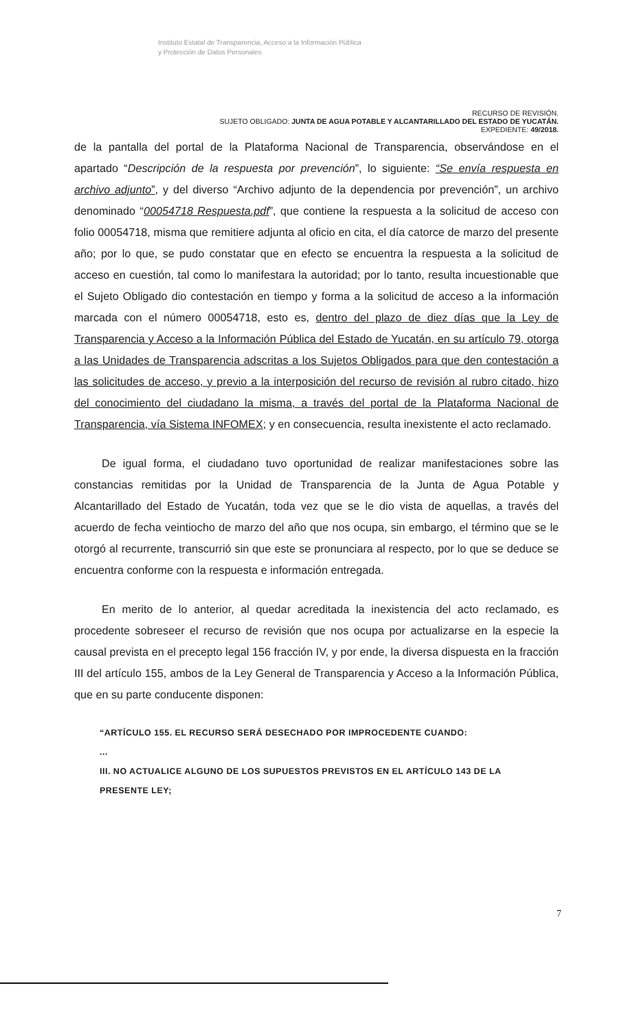Instituto Estatal de Transparencia, Acceso a la Información Pública
y Protección de Datos Personales
RECURSO DE REVISIÓN.
SUJETO OBLIGADO: JUNTA DE AGUA POTABLE Y ALCANTARILLADO DEL ESTADO DE YUCATÁN.
EXPEDIENTE: 49/2018.
de la pantalla del portal de la Plataforma Nacional de Transparencia, observándose en el apartado “Descripción de la respuesta por prevención”, lo siguiente: “Se envía respuesta en archivo adjunto”, y del diverso “Archivo adjunto de la dependencia por prevención”, un archivo denominado “00054718 Respuesta.pdf”, que contiene la respuesta a la solicitud de acceso con folio 00054718, misma que remitiere adjunta al oficio en cita, el día catorce de marzo del presente año; por lo que, se pudo constatar que en efecto se encuentra la respuesta a la solicitud de acceso en cuestión, tal como lo manifestara la autoridad; por lo tanto, resulta incuestionable que el Sujeto Obligado dio contestación en tiempo y forma a la solicitud de acceso a la información marcada con el número 00054718, esto es, dentro del plazo de diez días que la Ley de Transparencia y Acceso a la Información Pública del Estado de Yucatán, en su artículo 79, otorga a las Unidades de Transparencia adscritas a los Sujetos Obligados para que den contestación a las solicitudes de acceso, y previo a la interposición del recurso de revisión al rubro citado, hizo del conocimiento del ciudadano la misma, a través del portal de la Plataforma Nacional de Transparencia, vía Sistema INFOMEX; y en consecuencia, resulta inexistente el acto reclamado.
De igual forma, el ciudadano tuvo oportunidad de realizar manifestaciones sobre las constancias remitidas por la Unidad de Transparencia de la Junta de Agua Potable y Alcantarillado del Estado de Yucatán, toda vez que se le dio vista de aquellas, a través del acuerdo de fecha veintiocho de marzo del año que nos ocupa, sin embargo, el término que se le otorgó al recurrente, transcurrió sin que este se pronunciara al respecto, por lo que se deduce se encuentra conforme con la respuesta e información entregada.
En merito de lo anterior, al quedar acreditada la inexistencia del acto reclamado, es procedente sobreseer el recurso de revisión que nos ocupa por actualizarse en la especie la causal prevista en el precepto legal 156 fracción IV, y por ende, la diversa dispuesta en la fracción III del artículo 155, ambos de la Ley General de Transparencia y Acceso a la Información Pública, que en su parte conducente disponen:
“ARTÍCULO 155. EL RECURSO SERÁ DESECHADO POR IMPROCEDENTE CUANDO:
...
III. NO ACTUALICE ALGUNO DE LOS SUPUESTOS PREVISTOS EN EL ARTÍCULO 143 DE LA PRESENTE LEY;
7